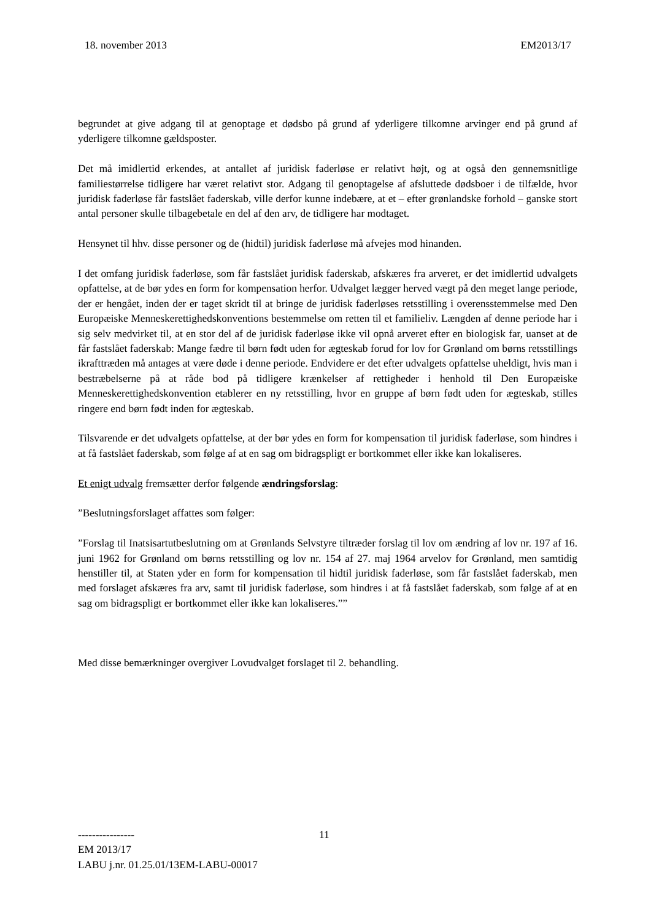18. november 2013 EM2013/17
begrundet at give adgang til at genoptage et dødsbo på grund af yderligere tilkomne arvinger end på grund af yderligere tilkomne gældsposter.
Det må imidlertid erkendes, at antallet af juridisk faderløse er relativt højt, og at også den gennemsnitlige familiestørrelse tidligere har været relativt stor. Adgang til genoptagelse af afsluttede dødsboer i de tilfælde, hvor juridisk faderløse får fastslået faderskab, ville derfor kunne indebære, at et – efter grønlandske forhold – ganske stort antal personer skulle tilbagebetale en del af den arv, de tidligere har modtaget.
Hensynet til hhv. disse personer og de (hidtil) juridisk faderløse må afvejes mod hinanden.
I det omfang juridisk faderløse, som får fastslået juridisk faderskab, afskæres fra arveret, er det imidlertid udvalgets opfattelse, at de bør ydes en form for kompensation herfor. Udvalget lægger herved vægt på den meget lange periode, der er hengået, inden der er taget skridt til at bringe de juridisk faderløses retsstilling i overensstemmelse med Den Europæiske Menneskerettighedskonventions bestemmelse om retten til et familieliv. Længden af denne periode har i sig selv medvirket til, at en stor del af de juridisk faderløse ikke vil opnå arveret efter en biologisk far, uanset at de får fastslået faderskab: Mange fædre til børn født uden for ægteskab forud for lov for Grønland om børns retsstillings ikrafttræden må antages at være døde i denne periode. Endvidere er det efter udvalgets opfattelse uheldigt, hvis man i bestræbelserne på at råde bod på tidligere krænkelser af rettigheder i henhold til Den Europæiske Menneskerettighedskonvention etablerer en ny retsstilling, hvor en gruppe af børn født uden for ægteskab, stilles ringere end børn født inden for ægteskab.
Tilsvarende er det udvalgets opfattelse, at der bør ydes en form for kompensation til juridisk faderløse, som hindres i at få fastslået faderskab, som følge af at en sag om bidragspligt er bortkommet eller ikke kan lokaliseres.
Et enigt udvalg fremsætter derfor følgende ændringsforslag:
”Beslutningsforslaget affattes som følger:
”Forslag til Inatsisartutbeslutning om at Grønlands Selvstyre tiltræder forslag til lov om ændring af lov nr. 197 af 16. juni 1962 for Grønland om børns retsstilling og lov nr. 154 af 27. maj 1964 arvelov for Grønland, men samtidig henstiller til, at Staten yder en form for kompensation til hidtil juridisk faderløse, som får fastslået faderskab, men med forslaget afskæres fra arv, samt til juridisk faderløse, som hindres i at få fastslået faderskab, som følge af at en sag om bidragspligt er bortkommet eller ikke kan lokaliseres.””
Med disse bemærkninger overgiver Lovudvalget forslaget til 2. behandling.
11
----------------
EM 2013/17
LABU j.nr. 01.25.01/13EM-LABU-00017